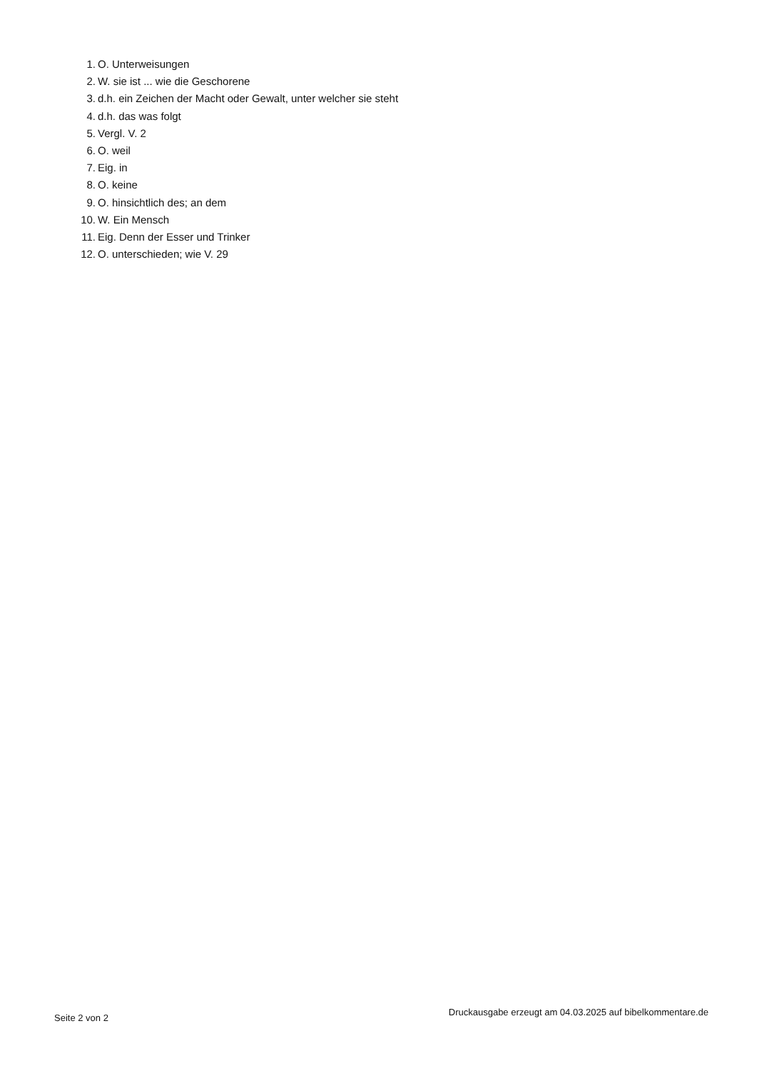1. O. Unterweisungen
2. W. sie ist ... wie die Geschorene
3. d.h. ein Zeichen der Macht oder Gewalt, unter welcher sie steht
4. d.h. das was folgt
5. Vergl. V. 2
6. O. weil
7. Eig. in
8. O. keine
9. O. hinsichtlich des; an dem
10. W. Ein Mensch
11. Eig. Denn der Esser und Trinker
12. O. unterschieden; wie V. 29
Seite 2 von 2 Druckausgabe erzeugt am 04.03.2025 auf bibelkommentare.de